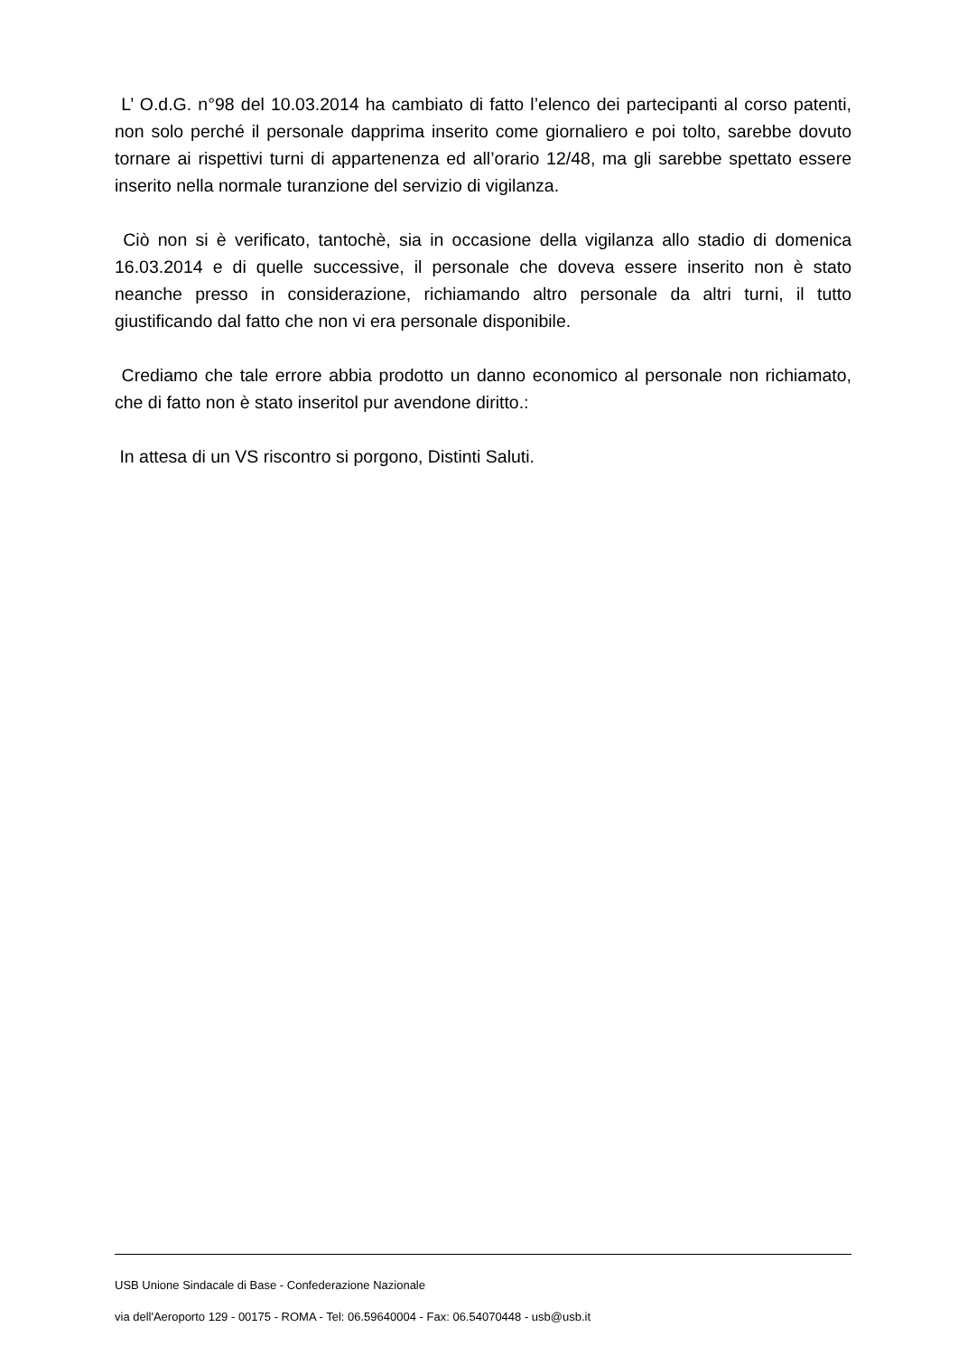L’ O.d.G. n°98 del 10.03.2014 ha cambiato di fatto l’elenco dei partecipanti al corso patenti, non solo perché il personale dapprima inserito come giornaliero e poi tolto, sarebbe dovuto tornare ai rispettivi turni di appartenenza ed all’orario 12/48, ma gli sarebbe spettato essere inserito nella normale turanzione del servizio di vigilanza.
Ciò non si è verificato, tantochè, sia in occasione della vigilanza allo stadio di domenica 16.03.2014 e di quelle successive, il personale che doveva essere inserito non è stato neanche presso in considerazione, richiamando altro personale da altri turni, il tutto giustificando dal fatto che non vi era personale disponibile.
Crediamo che tale errore abbia prodotto un danno economico al personale non richiamato, che di fatto non è stato inseritol pur avendone diritto.:
In attesa di un VS riscontro si porgono, Distinti Saluti.
USB Unione Sindacale di Base - Confederazione Nazionale
via dell'Aeroporto 129 - 00175 - ROMA - Tel: 06.59640004 - Fax: 06.54070448 - usb@usb.it